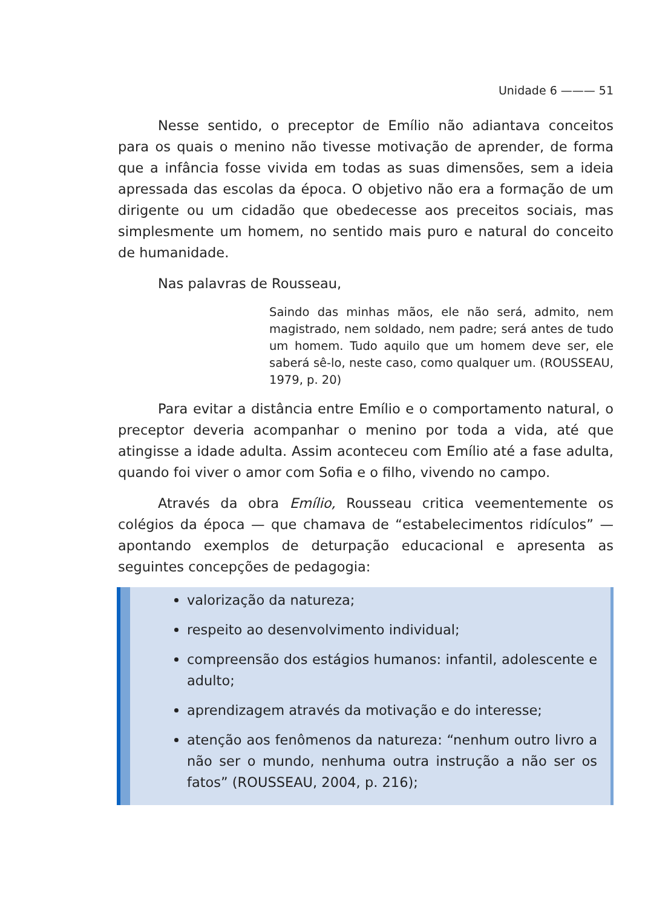Unidade 6 ——— 51
Nesse sentido, o preceptor de Emílio não adiantava conceitos para os quais o menino não tivesse motivação de aprender, de forma que a infância fosse vivida em todas as suas dimensões, sem a ideia apressada das escolas da época. O objetivo não era a formação de um dirigente ou um cidadão que obedecesse aos preceitos sociais, mas simplesmente um homem, no sentido mais puro e natural do conceito de humanidade.
Nas palavras de Rousseau,
Saindo das minhas mãos, ele não será, admito, nem magistrado, nem soldado, nem padre; será antes de tudo um homem. Tudo aquilo que um homem deve ser, ele saberá sê-lo, neste caso, como qualquer um. (ROUSSEAU, 1979, p. 20)
Para evitar a distância entre Emílio e o comportamento natural, o preceptor deveria acompanhar o menino por toda a vida, até que atingisse a idade adulta. Assim aconteceu com Emílio até a fase adulta, quando foi viver o amor com Sofia e o filho, vivendo no campo.
Através da obra Emílio, Rousseau critica veementemente os colégios da época — que chamava de “estabelecimentos ridículos” — apontando exemplos de deturpação educacional e apresenta as seguintes concepções de pedagogia:
valorização da natureza;
respeito ao desenvolvimento individual;
compreensão dos estágios humanos: infantil, adolescente e adulto;
aprendizagem através da motivação e do interesse;
atenção aos fenômenos da natureza: “nenhum outro livro a não ser o mundo, nenhuma outra instrução a não ser os fatos” (ROUSSEAU, 2004, p. 216);